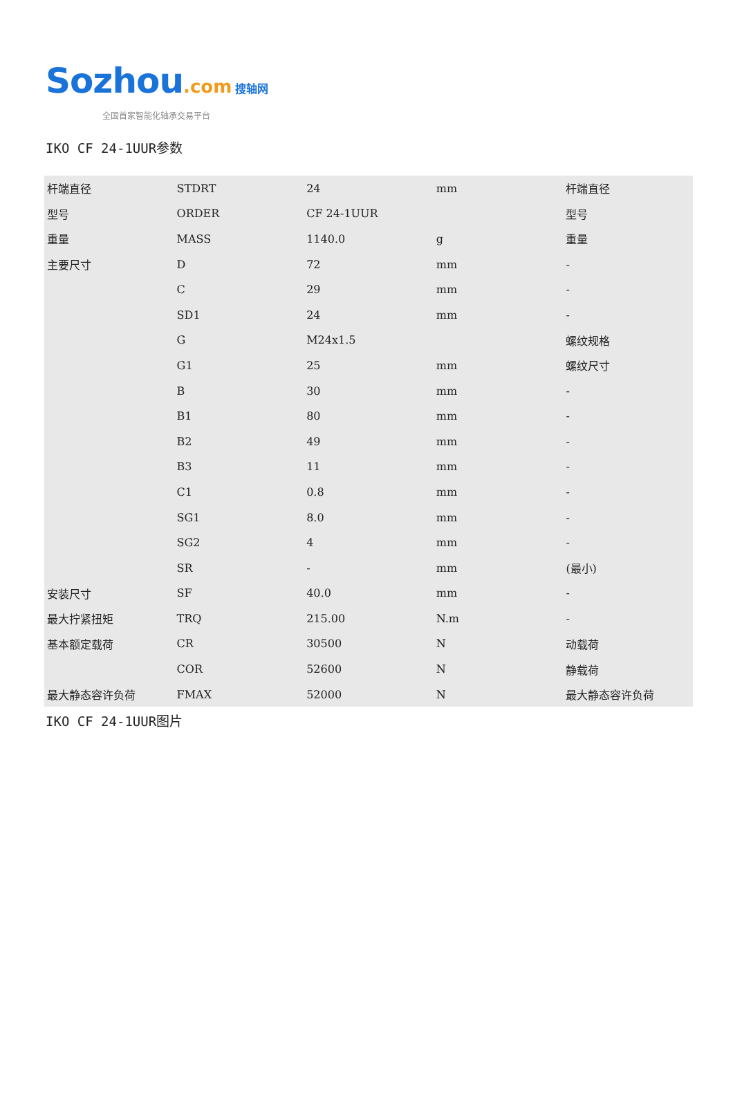Sozhou.com 搜轴网
全国首家智能化轴承交易平台
IKO CF 24-1UUR参数
| 杆端直径 | STDRT | 24 | mm | 杆端直径 |
| 型号 | ORDER | CF 24-1UUR | | 型号 |
| 重量 | MASS | 1140.0 | g | 重量 |
| 主要尺寸 | D | 72 | mm | - |
| | C | 29 | mm | - |
| | SD1 | 24 | mm | - |
| | G | M24x1.5 | | 螺纹规格 |
| | G1 | 25 | mm | 螺纹尺寸 |
| | B | 30 | mm | - |
| | B1 | 80 | mm | - |
| | B2 | 49 | mm | - |
| | B3 | 11 | mm | - |
| | C1 | 0.8 | mm | - |
| | SG1 | 8.0 | mm | - |
| | SG2 | 4 | mm | - |
| | SR | - | mm | (最小) |
| 安装尺寸 | SF | 40.0 | mm | - |
| 最大拧紧扭矩 | TRQ | 215.00 | N.m | - |
| 基本额定载荷 | CR | 30500 | N | 动载荷 |
| | COR | 52600 | N | 静载荷 |
| 最大静态容许负荷 | FMAX | 52000 | N | 最大静态容许负荷 |
IKO CF 24-1UUR图片